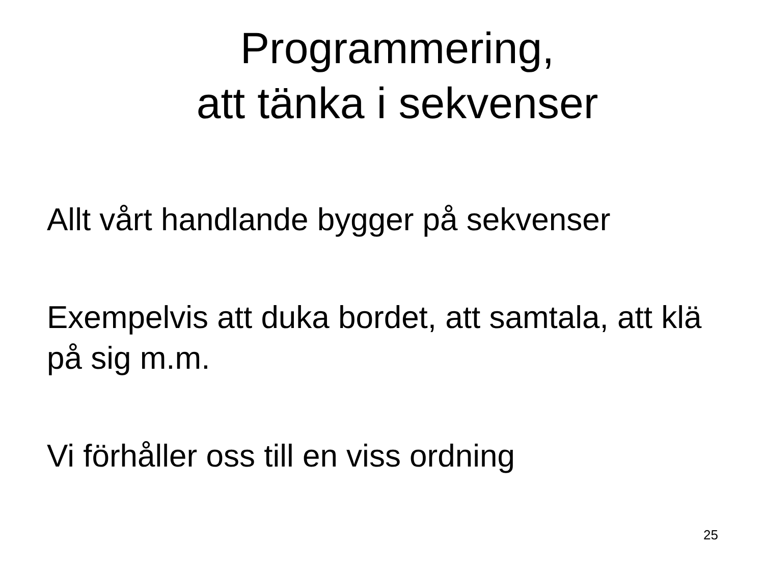Programmering,
att tänka i sekvenser
Allt vårt handlande bygger på sekvenser
Exempelvis att duka bordet, att samtala, att klä på sig m.m.
Vi förhåller oss till en viss ordning
25